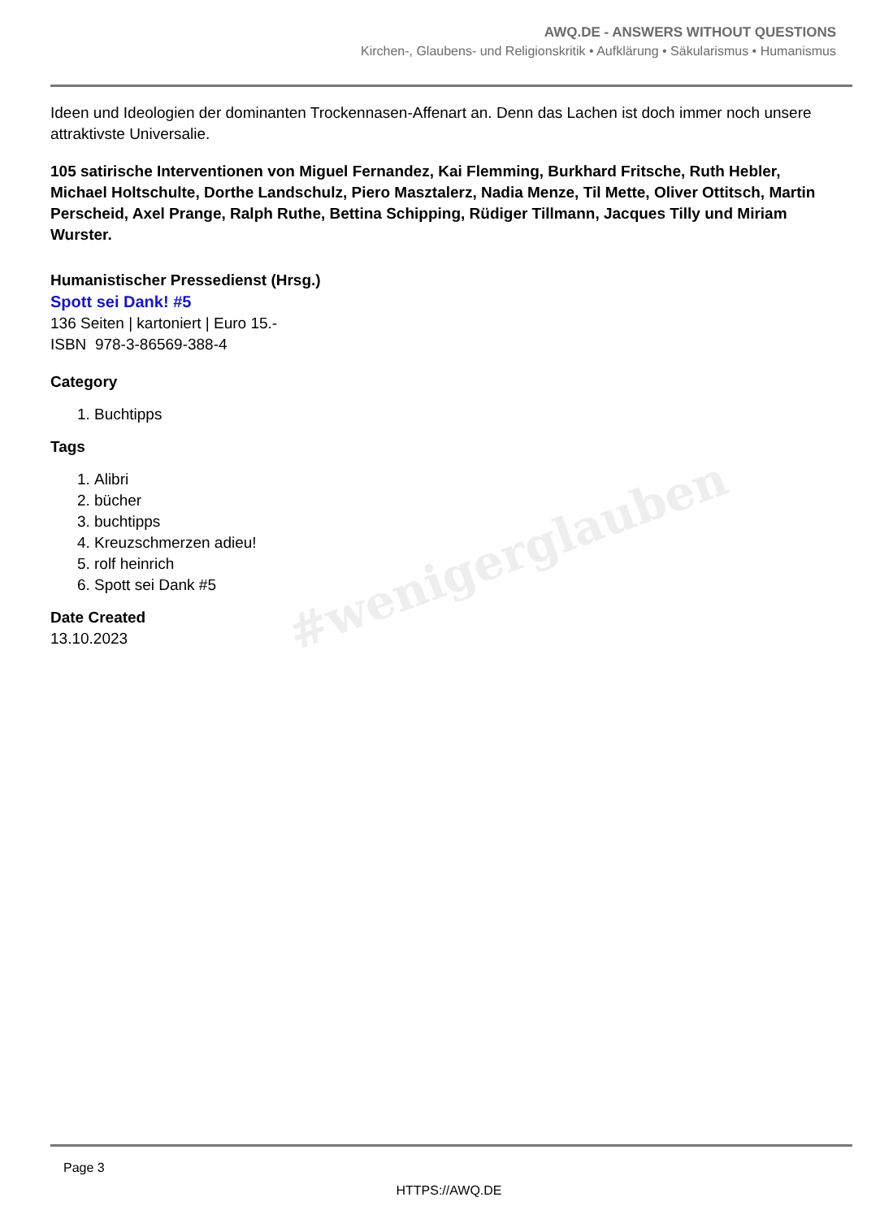AWQ.DE - ANSWERS WITHOUT QUESTIONS
Kirchen-, Glaubens- und Religionskritik • Aufklärung • Säkularismus • Humanismus
#wenigerglauben
Ideen und Ideologien der dominanten Trockennasen-Affenart an. Denn das Lachen ist doch immer noch unsere attraktivste Universalie.
105 satirische Interventionen von Miguel Fernandez, Kai Flemming, Burkhard Fritsche, Ruth Hebler, Michael Holtschulte, Dorthe Landschulz, Piero Masztalerz, Nadia Menze, Til Mette, Oliver Ottitsch, Martin Perscheid, Axel Prange, Ralph Ruthe, Bettina Schipping, Rüdiger Tillmann, Jacques Tilly und Miriam Wurster.
Humanistischer Pressedienst (Hrsg.)
Spott sei Dank! #5
136 Seiten | kartoniert | Euro 15.-
ISBN 978-3-86569-388-4
Category
1. Buchtipps
Tags
1. Alibri
2. bücher
3. buchtipps
4. Kreuzschmerzen adieu!
5. rolf heinrich
6. Spott sei Dank #5
Date Created
13.10.2023
Page 3
HTTPS://AWQ.DE